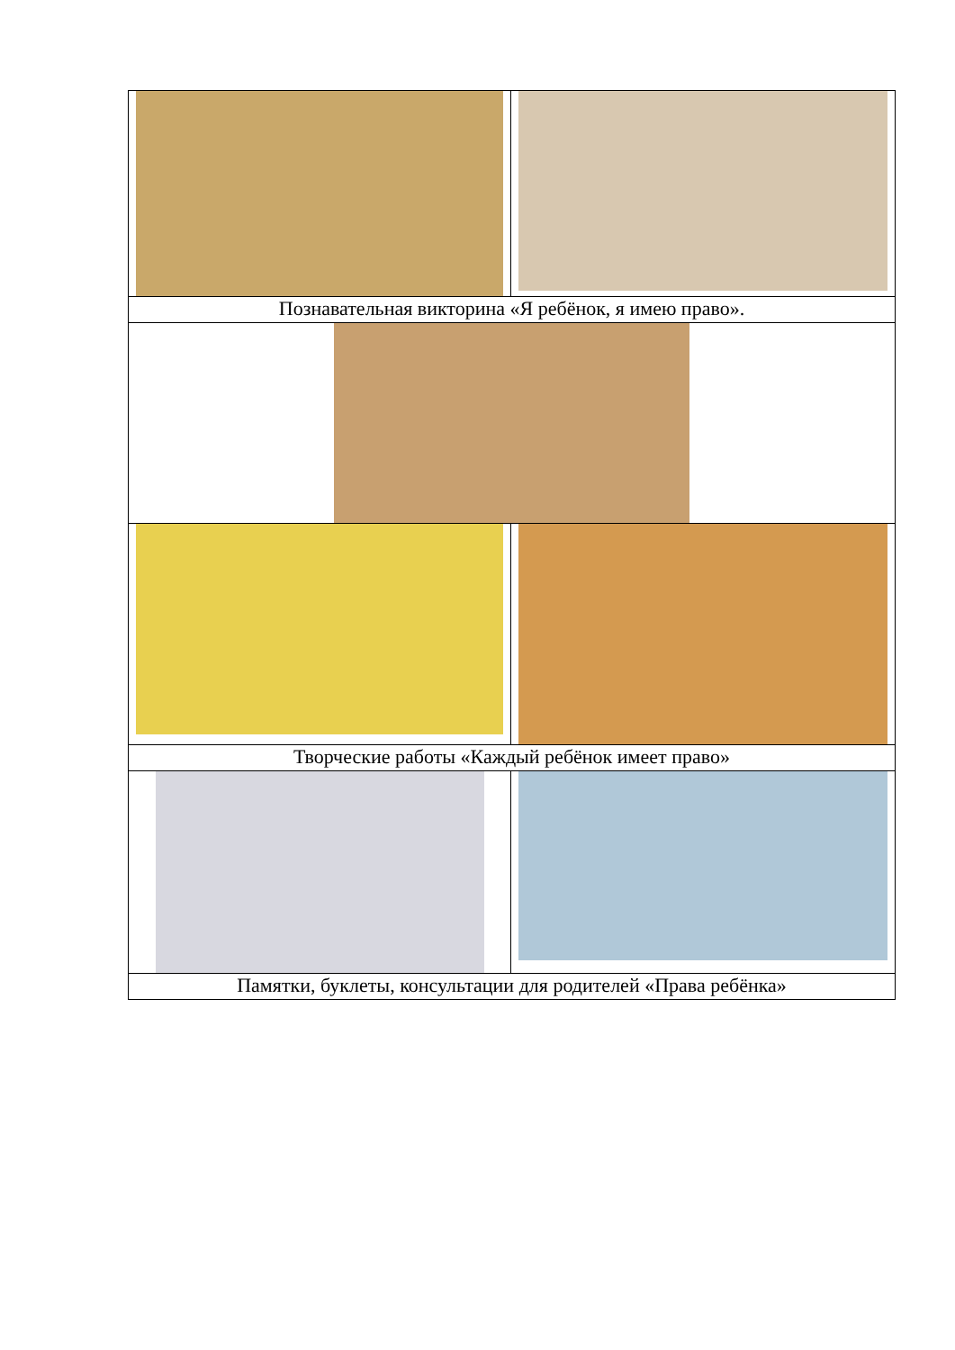| Познавательная викторина «Я ребёнок, я имею право». | |
| Творческие работы «Каждый ребёнок имеет право» | |
| Памятки, буклеты, консультации для родителей «Права ребёнка» | |